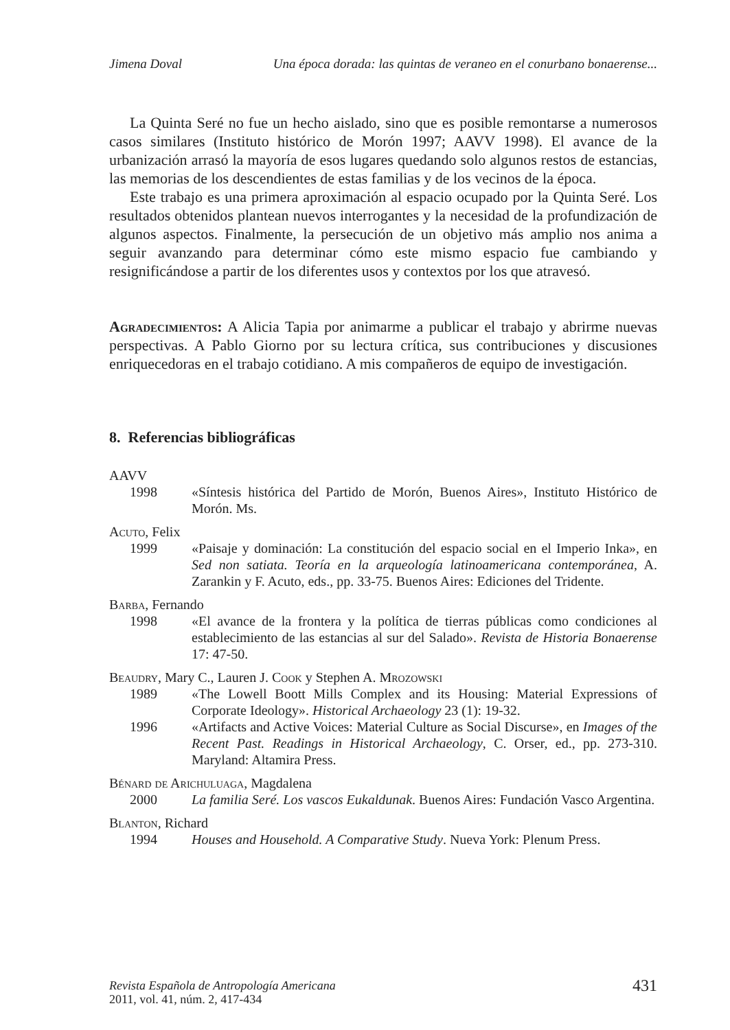Jimena Doval Una época dorada: las quintas de veraneo en el conurbano bonaerense...
La Quinta Seré no fue un hecho aislado, sino que es posible remontarse a numerosos casos similares (Instituto histórico de Morón 1997; AAVV 1998). El avance de la urbanización arrasó la mayoría de esos lugares quedando solo algunos restos de estancias, las memorias de los descendientes de estas familias y de los vecinos de la época.
Este trabajo es una primera aproximación al espacio ocupado por la Quinta Seré. Los resultados obtenidos plantean nuevos interrogantes y la necesidad de la profundización de algunos aspectos. Finalmente, la persecución de un objetivo más amplio nos anima a seguir avanzando para determinar cómo este mismo espacio fue cambiando y resignificándose a partir de los diferentes usos y contextos por los que atravesó.
Agradecimientos: A Alicia Tapia por animarme a publicar el trabajo y abrirme nuevas perspectivas. A Pablo Giorno por su lectura crítica, sus contribuciones y discusiones enriquecedoras en el trabajo cotidiano. A mis compañeros de equipo de investigación.
8. Referencias bibliográficas
AAVV
1998 «Síntesis histórica del Partido de Morón, Buenos Aires», Instituto Histórico de Morón. Ms.
Acuto, Felix
1999 «Paisaje y dominación: La constitución del espacio social en el Imperio Inka», en Sed non satiata. Teoría en la arqueología latinoamericana contemporánea, A. Zarankin y F. Acuto, eds., pp. 33-75. Buenos Aires: Ediciones del Tridente.
Barba, Fernando
1998 «El avance de la frontera y la política de tierras públicas como condiciones al establecimiento de las estancias al sur del Salado». Revista de Historia Bonaerense 17: 47-50.
Beaudry, Mary C., Lauren J. Cook y Stephen A. Mrozowski
1989 «The Lowell Boott Mills Complex and its Housing: Material Expressions of Corporate Ideology». Historical Archaeology 23 (1): 19-32.
1996 «Artifacts and Active Voices: Material Culture as Social Discurse», en Images of the Recent Past. Readings in Historical Archaeology, C. Orser, ed., pp. 273-310. Maryland: Altamira Press.
Bénard de Arichuluaga, Magdalena
2000 La familia Seré. Los vascos Eukaldunak. Buenos Aires: Fundación Vasco Argentina.
Blanton, Richard
1994 Houses and Household. A Comparative Study. Nueva York: Plenum Press.
Revista Española de Antropología Americana
2011, vol. 41, núm. 2, 417-434
431